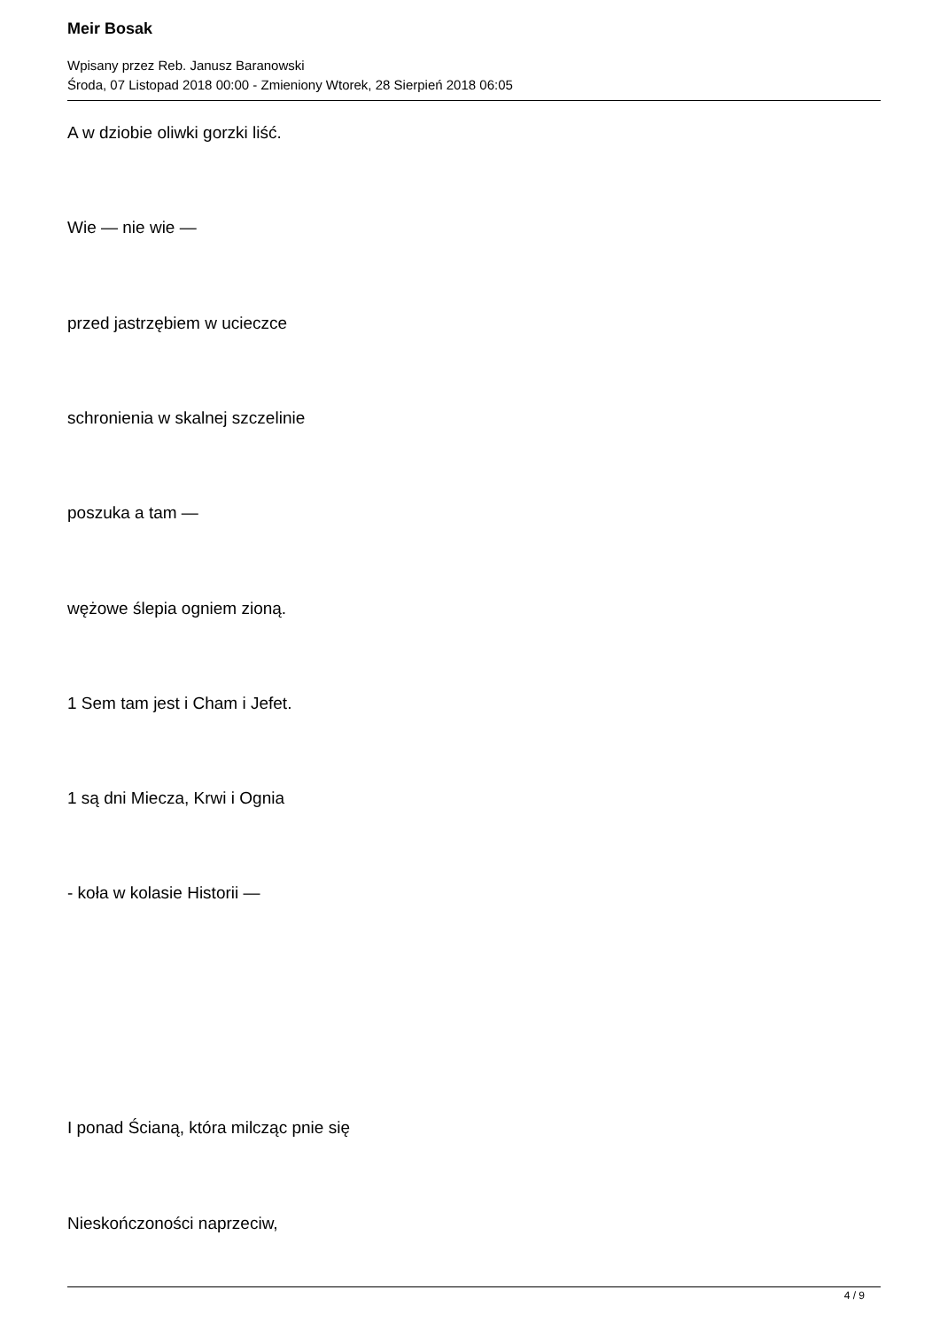Meir Bosak
Wpisany przez Reb. Janusz Baranowski
Środa, 07 Listopad 2018 00:00 - Zmieniony Wtorek, 28 Sierpień 2018 06:05
A w dziobie oliwki gorzki liść.
Wie — nie wie —
przed jastrzębiem w ucieczce
schronienia w skalnej szczelinie
poszuka a tam —
wężowe ślepia ogniem zioną.
1 Sem tam jest i Cham i Jefet.
1 są dni Miecza, Krwi i Ognia
- koła w kolasie Historii —
I ponad Ścianą, która milcząc pnie się
Nieskończoności naprzeciw,
4 / 9